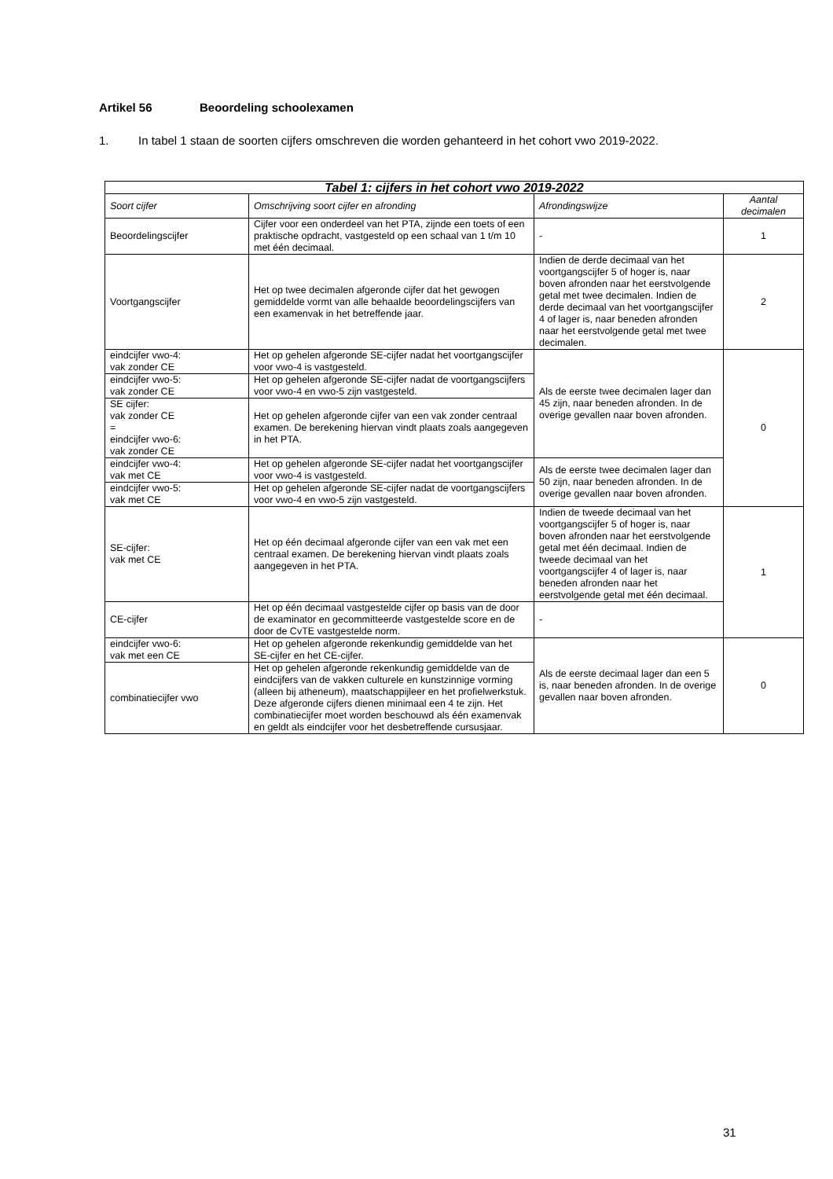Artikel 56 Beoordeling schoolexamen
1. In tabel 1 staan de soorten cijfers omschreven die worden gehanteerd in het cohort vwo 2019-2022.
| Tabel 1: cijfers in het cohort vwo 2019-2022 | | | |
| --- | --- | --- | --- |
| Soort cijfer | Omschrijving soort cijfer en afronding | Afrondingswijze | Aantal decimalen |
| Beoordelingscijfer | Cijfer voor een onderdeel van het PTA, zijnde een toets of een praktische opdracht, vastgesteld op een schaal van 1 t/m 10 met één decimaal. | - | 1 |
| Voortgangscijfer | Het op twee decimalen afgeronde cijfer dat het gewogen gemiddelde vormt van alle behaalde beoordelingscijfers van een examenvak in het betreffende jaar. | Indien de derde decimaal van het voortgangscijfer 5 of hoger is, naar boven afronden naar het eerstvolgende getal met twee decimalen. Indien de derde decimaal van het voortgangscijfer 4 of lager is, naar beneden afronden naar het eerstvolgende getal met twee decimalen. | 2 |
| eindcijfer vwo-4: vak zonder CE | Het op gehelen afgeronde SE-cijfer nadat het voortgangscijfer voor vwo-4 is vastgesteld. | Als de eerste twee decimalen lager dan 45 zijn, naar beneden afronden. In de overige gevallen naar boven afronden. | 0 |
| eindcijfer vwo-5: vak zonder CE | Het op gehelen afgeronde SE-cijfer nadat de voortgangscijfers voor vwo-4 en vwo-5 zijn vastgesteld. | | |
| SE cijfer: vak zonder CE = eindcijfer vwo-6: vak zonder CE | Het op gehelen afgeronde cijfer van een vak zonder centraal examen. De berekening hiervan vindt plaats zoals aangegeven in het PTA. | | |
| eindcijfer vwo-4: vak met CE | Het op gehelen afgeronde SE-cijfer nadat het voortgangscijfer voor vwo-4 is vastgesteld. | Als de eerste twee decimalen lager dan 50 zijn, naar beneden afronden. In de overige gevallen naar boven afronden. | |
| eindcijfer vwo-5: vak met CE | Het op gehelen afgeronde SE-cijfer nadat de voortgangscijfers voor vwo-4 en vwo-5 zijn vastgesteld. | | |
| SE-cijfer: vak met CE | Het op één decimaal afgeronde cijfer van een vak met een centraal examen. De berekening hiervan vindt plaats zoals aangegeven in het PTA. | Indien de tweede decimaal van het voortgangscijfer 5 of hoger is, naar boven afronden naar het eerstvolgende getal met één decimaal. Indien de tweede decimaal van het voortgangscijfer 4 of lager is, naar beneden afronden naar het eerstvolgende getal met één decimaal. | 1 |
| CE-cijfer | Het op één decimaal vastgestelde cijfer op basis van de door de examinator en gecommitteerde vastgestelde score en de door de CvTE vastgestelde norm. | - | |
| eindcijfer vwo-6: vak met een CE | Het op gehelen afgeronde rekenkundig gemiddelde van het SE-cijfer en het CE-cijfer. | Als de eerste decimaal lager dan een 5 is, naar beneden afronden. In de overige gevallen naar boven afronden. | 0 |
| combinatiecijfer vwo | Het op gehelen afgeronde rekenkundig gemiddelde van de eindcijfers van de vakken culturele en kunstzinnige vorming (alleen bij atheneum), maatschappijleer en het profielwerkstuk. Deze afgeronde cijfers dienen minimaal een 4 te zijn. Het combinatiecijfer moet worden beschouwd als één examenvak en geldt als eindcijfer voor het desbetreffende cursusjaar. | | |
31